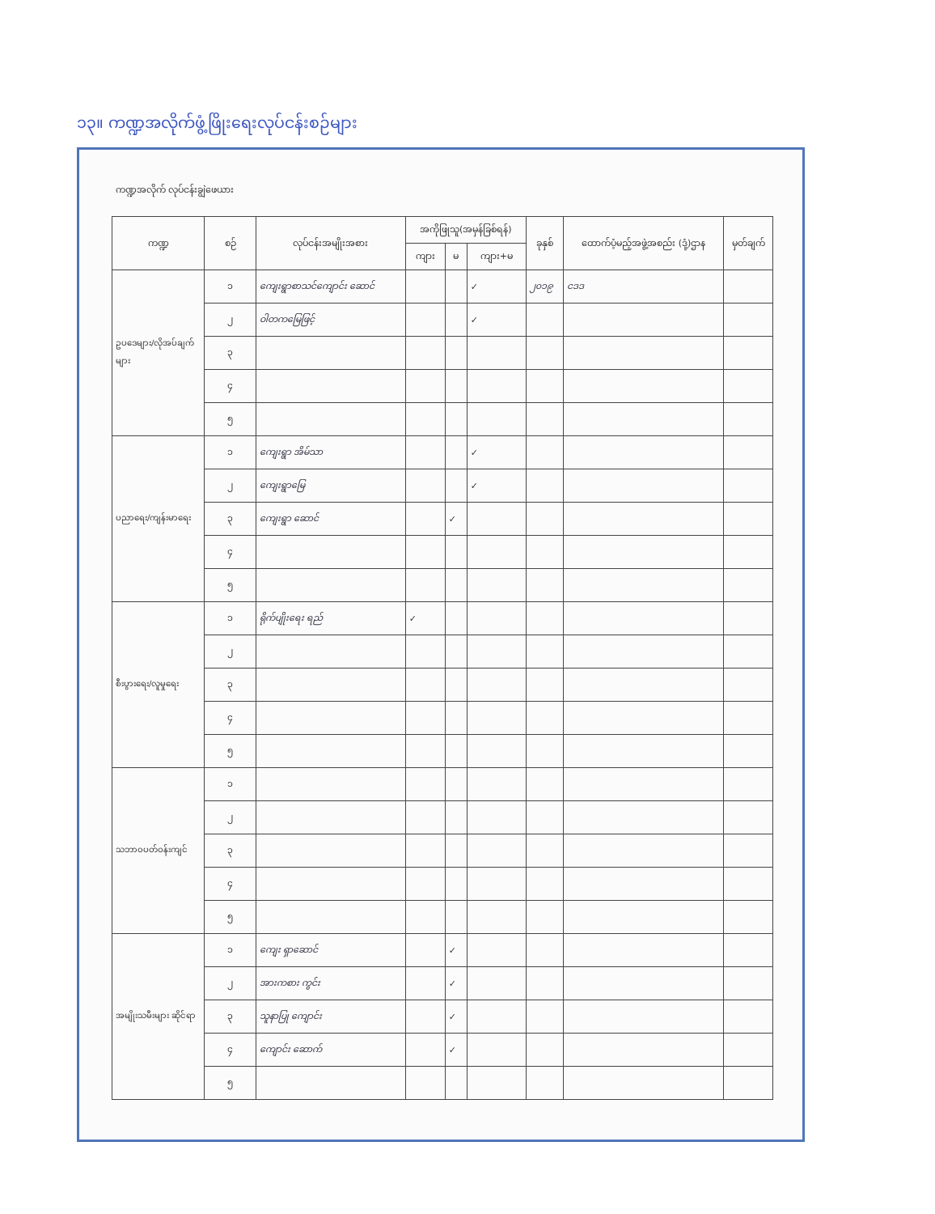၁၃။ ကဏ္ဍအလိုက်ဖွံ့ဖြိုးရေးလုပ်ငန်းစဉ်များ
ကဏ္ဍအလိုက် လုပ်ငန်းချွဲဖေယား
| ကဏ္ဍ | စဉ် | လုပ်ငန်းအမျိုးအစား | အကိုဖြုသူ(အမှန်ခြစ်ရန်) | | | ခုနှစ် | ထောက်ပံ့မည့်အဖွဲ့အစည်း (ဒုံ့)ဌာန | မှတ်ချက် |
| --- | --- | --- | --- | --- | --- | --- | --- | --- |
| | | | ကျား | မ | ကျား+မ | | | |
| ဥပဒေများ/လိုအပ်ချက်များ | ၁ | ကျေးရွာစာသင်ကျောင်း ဆောင် | | | ✓ | ၂၀၁၉ | ငဒဒ | |
| | ၂ | ဝါတကမြေဖြင့် | | | ✓ | | | |
| | ၃ | | | | | | | |
| | ၄ | | | | | | | |
| | ၅ | | | | | | | |
| ပညာရေး/ကျန်းမာရေး | ၁ | ကျေးရွာ အိမ်သာ | | | ✓ | | | |
| | ၂ | ကျေးရွာမြေ | | | ✓ | | | |
| | ၃ | ကျေးရွာ ဆောင် | | ✓ | | | | |
| | ၄ | | | | | | | |
| | ၅ | | | | | | | |
| စီးပွားရေး/လူမှုရေး | ၁ | ရိုက်ပျိုးရေး ရည် | ✓ | | | | | |
| | ၂ | | | | | | | |
| | ၃ | | | | | | | |
| | ၄ | | | | | | | |
| | ၅ | | | | | | | |
| သဘာဝပတ်ဝန်းကျင် | ၁ | | | | | | | |
| | ၂ | | | | | | | |
| | ၃ | | | | | | | |
| | ၄ | | | | | | | |
| | ၅ | | | | | | | |
| အမျိုးသမီးများ ဆိုင်ရာ | ၁ | ကျေး ရှာဆောင် | | ✓ | | | | |
| | ၂ | အားကစား ကွင်း | | ✓ | | | | |
| | ၃ | သူနာပြု ကျောင်း | | ✓ | | | | |
| | ၄ | ကျောင်း ဆောက် | | ✓ | | | | |
| | ၅ | | | | | | | |